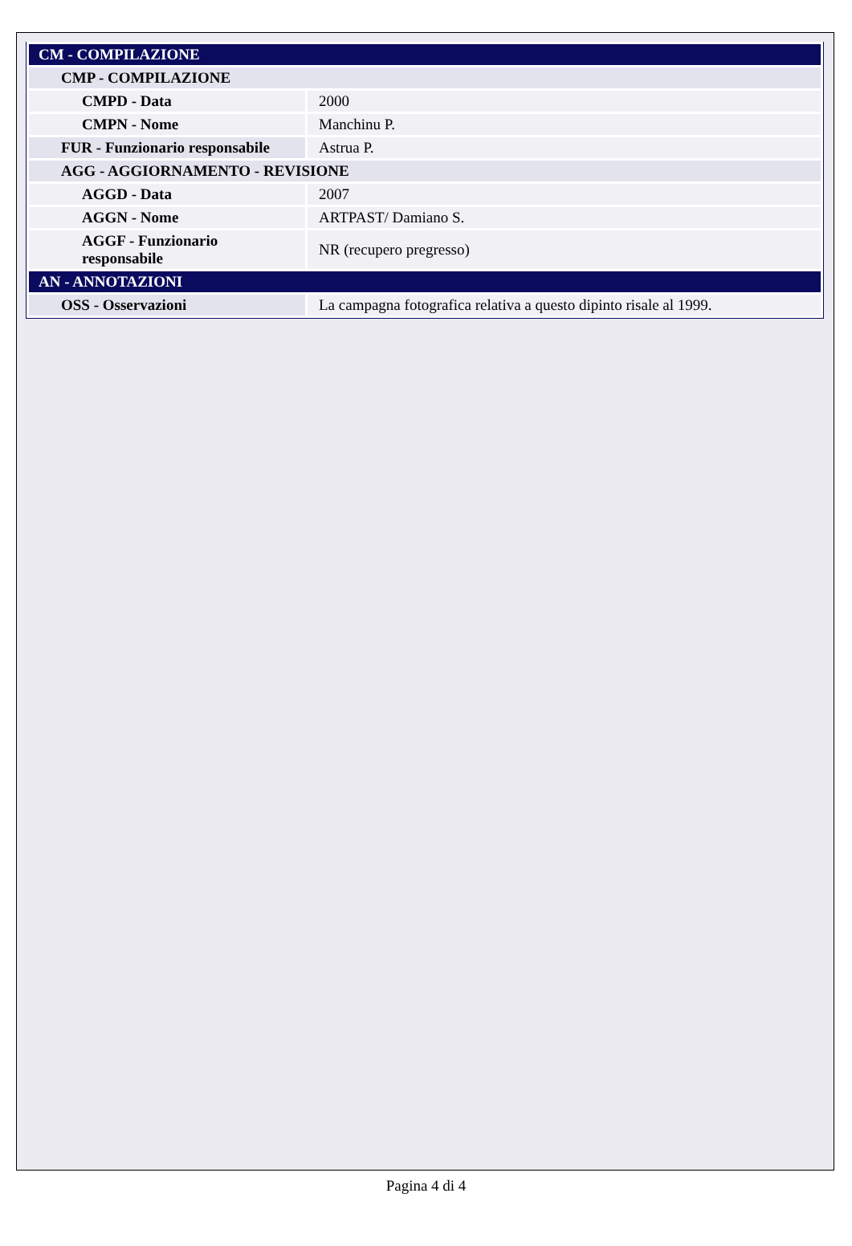| CM - COMPILAZIONE | |
| CMP - COMPILAZIONE | |
| CMPD - Data | 2000 |
| CMPN - Nome | Manchinu P. |
| FUR - Funzionario responsabile | Astrua P. |
| AGG - AGGIORNAMENTO - REVISIONE | |
| AGGD - Data | 2007 |
| AGGN - Nome | ARTPAST/ Damiano S. |
| AGGF - Funzionario responsabile | NR (recupero pregresso) |
| AN - ANNOTAZIONI | |
| OSS - Osservazioni | La campagna fotografica relativa a questo dipinto risale al 1999. |
Pagina 4 di 4